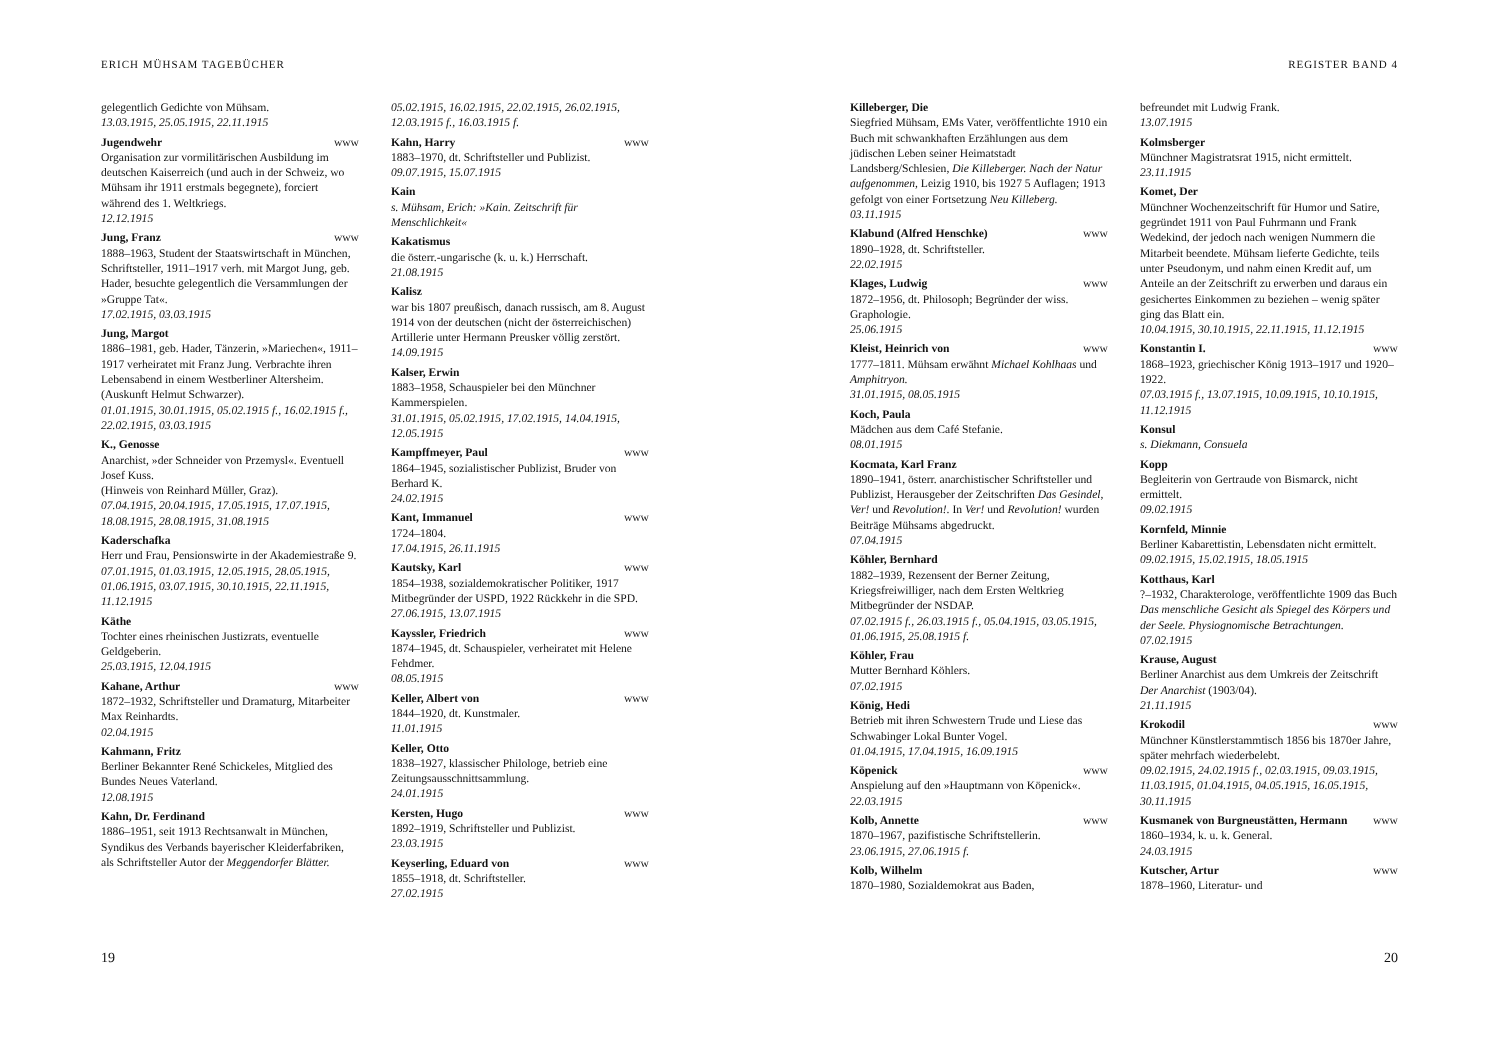ERICH MÜHSAM TAGEBÜCHER
gelegentlich Gedichte von Mühsam.
13.03.1915, 25.05.1915, 22.11.1915
Jugendwehr www
Organisation zur vormilitärischen Ausbildung im deutschen Kaiserreich (und auch in der Schweiz, wo Mühsam ihr 1911 erstmals begegnete), forciert während des 1. Weltkriegs.
12.12.1915
Jung, Franz www
1888–1963, Student der Staatswirtschaft in München, Schriftsteller, 1911–1917 verh. mit Margot Jung, geb. Hader, besuchte gelegentlich die Versammlungen der »Gruppe Tat«.
17.02.1915, 03.03.1915
Jung, Margot
1886–1981, geb. Hader, Tänzerin, »Mariechen«, 1911–1917 verheiratet mit Franz Jung. Verbrachte ihren Lebensabend in einem Westberliner Altersheim. (Auskunft Helmut Schwarzer).
01.01.1915, 30.01.1915, 05.02.1915 f., 16.02.1915 f., 22.02.1915, 03.03.1915
K., Genosse
Anarchist, »der Schneider von Przemysl«. Eventuell Josef Kuss.
(Hinweis von Reinhard Müller, Graz).
07.04.1915, 20.04.1915, 17.05.1915, 17.07.1915, 18.08.1915, 28.08.1915, 31.08.1915
Kaderschafka
Herr und Frau, Pensionswirte in der Akademiestraße 9.
07.01.1915, 01.03.1915, 12.05.1915, 28.05.1915, 01.06.1915, 03.07.1915, 30.10.1915, 22.11.1915, 11.12.1915
Käthe
Tochter eines rheinischen Justizrats, eventuelle Geldgeberin.
25.03.1915, 12.04.1915
Kahane, Arthur www
1872–1932, Schriftsteller und Dramaturg, Mitarbeiter Max Reinhardts.
02.04.1915
Kahmann, Fritz
Berliner Bekannter René Schickeles, Mitglied des Bundes Neues Vaterland.
12.08.1915
Kahn, Dr. Ferdinand
1886–1951, seit 1913 Rechtsanwalt in München, Syndikus des Verbands bayerischer Kleiderfabriken, als Schriftsteller Autor der Meggendorfer Blätter.
05.02.1915, 16.02.1915, 22.02.1915, 26.02.1915, 12.03.1915 f., 16.03.1915 f.
Kahn, Harry www
1883–1970, dt. Schriftsteller und Publizist.
09.07.1915, 15.07.1915
Kain
s. Mühsam, Erich: »Kain. Zeitschrift für Menschlichkeit«
Kakatismus
die österr.-ungarische (k. u. k.) Herrschaft.
21.08.1915
Kalisz
war bis 1807 preußisch, danach russisch, am 8. August 1914 von der deutschen (nicht der österreichischen) Artillerie unter Hermann Preusker völlig zerstört.
14.09.1915
Kalser, Erwin
1883–1958, Schauspieler bei den Münchner Kammerspielen.
31.01.1915, 05.02.1915, 17.02.1915, 14.04.1915, 12.05.1915
Kampffmeyer, Paul www
1864–1945, sozialistischer Publizist, Bruder von Berhard K.
24.02.1915
Kant, Immanuel www
1724–1804.
17.04.1915, 26.11.1915
Kautsky, Karl www
1854–1938, sozialdemokratischer Politiker, 1917 Mitbegründer der USPD, 1922 Rückkehr in die SPD.
27.06.1915, 13.07.1915
Kayssler, Friedrich www
1874–1945, dt. Schauspieler, verheiratet mit Helene Fehdmer.
08.05.1915
Keller, Albert von www
1844–1920, dt. Kunstmaler.
11.01.1915
Keller, Otto
1838–1927, klassischer Philologe, betrieb eine Zeitungsausschnittsammlung.
24.01.1915
Kersten, Hugo www
1892–1919, Schriftsteller und Publizist.
23.03.1915
Keyserling, Eduard von www
1855–1918, dt. Schriftsteller.
27.02.1915
19
REGISTER BAND 4
Killeberger, Die
Siegfried Mühsam, EMs Vater, veröffentlichte 1910 ein Buch mit schwankhaften Erzählungen aus dem jüdischen Leben seiner Heimatstadt Landsberg/Schlesien, Die Killeberger. Nach der Natur aufgenommen, Leizig 1910, bis 1927 5 Auflagen; 1913 gefolgt von einer Fortsetzung Neu Killeberg.
03.11.1915
Klabund (Alfred Henschke) www
1890–1928, dt. Schriftsteller.
22.02.1915
Klages, Ludwig www
1872–1956, dt. Philosoph; Begründer der wiss. Graphologie.
25.06.1915
Kleist, Heinrich von www
1777–1811. Mühsam erwähnt Michael Kohlhaas und Amphitryon.
31.01.1915, 08.05.1915
Koch, Paula
Mädchen aus dem Café Stefanie.
08.01.1915
Kocmata, Karl Franz
1890–1941, österr. anarchistischer Schriftsteller und Publizist, Herausgeber der Zeitschriften Das Gesindel, Ver! und Revolution!. In Ver! und Revolution! wurden Beiträge Mühsams abgedruckt.
07.04.1915
Köhler, Bernhard
1882–1939, Rezensent der Berner Zeitung, Kriegsfreiwilliger, nach dem Ersten Weltkrieg Mitbegründer der NSDAP.
07.02.1915 f., 26.03.1915 f., 05.04.1915, 03.05.1915, 01.06.1915, 25.08.1915 f.
Köhler, Frau
Mutter Bernhard Köhlers.
07.02.1915
König, Hedi
Betrieb mit ihren Schwestern Trude und Liese das Schwabinger Lokal Bunter Vogel.
01.04.1915, 17.04.1915, 16.09.1915
Köpenick www
Anspielung auf den »Hauptmann von Köpenick«.
22.03.1915
Kolb, Annette www
1870–1967, pazifistische Schriftstellerin.
23.06.1915, 27.06.1915 f.
Kolb, Wilhelm
1870–1980, Sozialdemokrat aus Baden,
befreundet mit Ludwig Frank.
13.07.1915
Kolmsberger
Münchner Magistratsrat 1915, nicht ermittelt.
23.11.1915
Komet, Der
Münchner Wochenzeitschrift für Humor und Satire, gegründet 1911 von Paul Fuhrmann und Frank Wedekind, der jedoch nach wenigen Nummern die Mitarbeit beendete. Mühsam lieferte Gedichte, teils unter Pseudonym, und nahm einen Kredit auf, um Anteile an der Zeitschrift zu erwerben und daraus ein gesichertes Einkommen zu beziehen – wenig später ging das Blatt ein.
10.04.1915, 30.10.1915, 22.11.1915, 11.12.1915
Konstantin I. www
1868–1923, griechischer König 1913–1917 und 1920–1922.
07.03.1915 f., 13.07.1915, 10.09.1915, 10.10.1915, 11.12.1915
Konsul
s. Diekmann, Consuela
Kopp
Begleiterin von Gertraude von Bismarck, nicht ermittelt.
09.02.1915
Kornfeld, Minnie
Berliner Kabarettistin, Lebensdaten nicht ermittelt.
09.02.1915, 15.02.1915, 18.05.1915
Kotthaus, Karl
?–1932, Charakterologe, veröffentlichte 1909 das Buch Das menschliche Gesicht als Spiegel des Körpers und der Seele. Physiognomische Betrachtungen.
07.02.1915
Krause, August
Berliner Anarchist aus dem Umkreis der Zeitschrift Der Anarchist (1903/04).
21.11.1915
Krokodil www
Münchner Künstlerstammtisch 1856 bis 1870er Jahre, später mehrfach wiederbelebt.
09.02.1915, 24.02.1915 f., 02.03.1915, 09.03.1915, 11.03.1915, 01.04.1915, 04.05.1915, 16.05.1915, 30.11.1915
Kusmanek von Burgneustätten, Hermann www
1860–1934, k. u. k. General.
24.03.1915
Kutscher, Artur www
1878–1960, Literatur- und
20